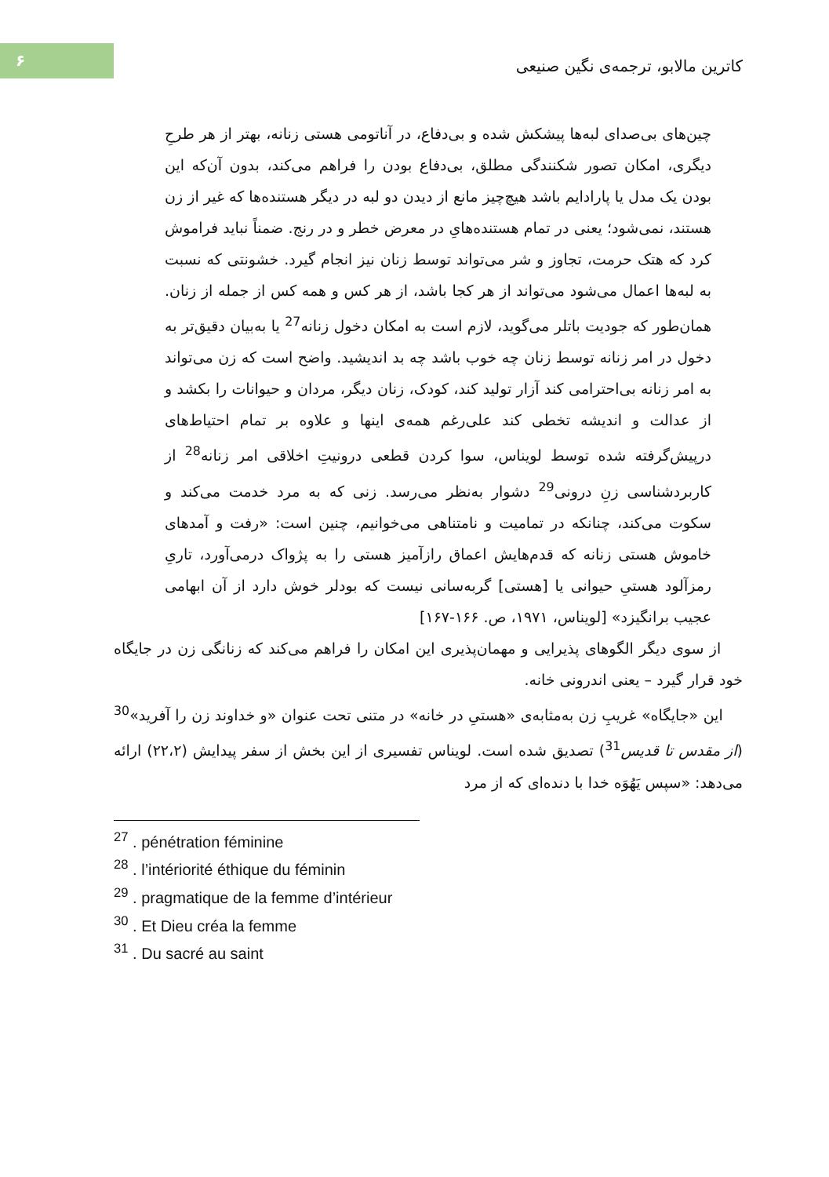۶
کاترین مالابو، ترجمه‌ی نگین صنیعی
چین‌های بی‌صدای لبه‌ها پیشکش شده و بی‌دفاع، در آناتومی هستی زنانه، بهتر از هر طرحِ دیگری، امکان تصور شکنندگی مطلق، بی‌دفاع بودن را فراهم می‌کند، بدون آن‌که این بودن یک مدل یا پارادایم باشد هیچ‌چیز مانع از دیدن دو لبه در دیگر هستنده‌ها که غیر از زن هستند، نمی‌شود؛ یعنی در تمام هستنده‌هایِ در معرض خطر و در رنج. ضمناً نباید فراموش کرد که هتک حرمت، تجاوز و شر می‌تواند توسط زنان نیز انجام گیرد. خشونتی که نسبت به لبه‌ها اعمال می‌شود می‌تواند از هر کجا باشد، از هر کس و همه کس از جمله از زنان. همان‌طور که جودیت باتلر می‌گوید، لازم است به امکان دخول زنانه<sup>27</sup> یا به‌بیان دقیق‌تر به دخول در امر زنانه توسط زنان چه خوب باشد چه بد اندیشید. واضح است که زن می‌تواند به امر زنانه بی‌احترامی کند آزار تولید کند، کودک، زنان دیگر، مردان و حیوانات را بکشد و از عدالت و اندیشه تخطی کند علی‌رغم همه‌ی اینها و علاوه بر تمام احتیاط‌های درپیش‌گرفته شده توسط لویناس، سوا کردن قطعی درونیتِ اخلاقی امر زنانه<sup>28</sup> از کاربردشناسی زنِ درونی<sup>29</sup> دشوار به‌نظر می‌رسد. زنی که به مرد خدمت می‌کند و سکوت می‌کند، چنانکه در تمامیت و نامتناهی می‌خوانیم، چنین است: «رفت و آمدهای خاموش هستی زنانه که قدم‌هایش اعماق رازآمیز هستی را به پژواک درمی‌آورد، تاریِ رمزآلود هستیِ حیوانی یا [هستی] گربه‌سانی نیست که بودلر خوش دارد از آن ابهامی عجیب برانگیزد» [لویناس، ۱۹۷۱، ص. ۱۶۶-۱۶۷]
از سوی دیگر الگوهای پذیرایی و مهمان‌پذیری این امکان را فراهم می‌کند که زنانگی زن در جایگاه خود قرار گیرد – یعنی اندرونی خانه.
این «جایگاه» غریبِ زن به‌مثابه‌ی «هستیِ در خانه» در متنی تحت عنوان «و خداوند زن را آفرید»<sup>30</sup> (از مقدس تا قدیس<sup>31</sup>) تصدیق شده است. لویناس تفسیری از این بخش از سفر پیدایش (۲۲،۲) ارائه می‌دهد: «سپس یَهُوَه خدا با دنده‌ای که از مرد
<sup>27</sup> . pénétration féminine
<sup>28</sup> . l’intériorité éthique du féminin
<sup>29</sup> . pragmatique de la femme d’intérieur
<sup>30</sup> . Et Dieu créa la femme
<sup>31</sup> . Du sacré au saint